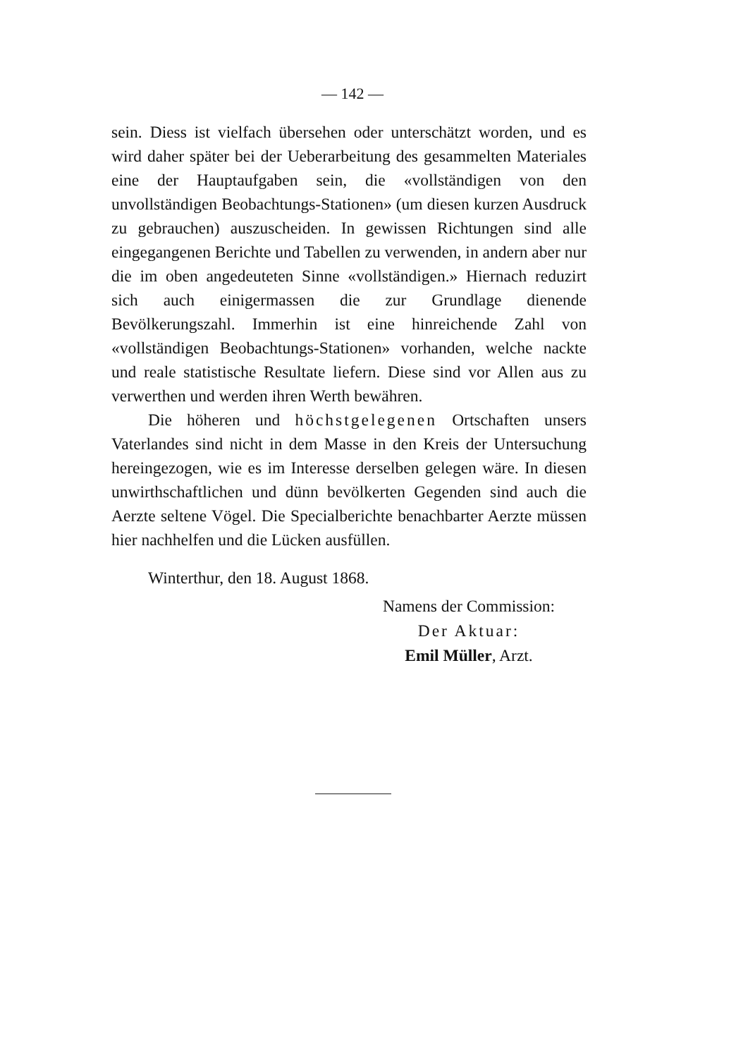— 142 —
sein. Diess ist vielfach übersehen oder unterschätzt worden, und es wird daher später bei der Ueberarbeitung des gesammelten Materiales eine der Hauptaufgaben sein, die «vollständigen von den unvollständigen Beobachtungs-Stationen» (um diesen kurzen Ausdruck zu gebrauchen) auszuscheiden. In gewissen Richtungen sind alle eingegangenen Berichte und Tabellen zu verwenden, in andern aber nur die im oben angedeuteten Sinne «vollständigen.» Hiernach reduzirt sich auch einigermassen die zur Grundlage dienende Bevölkerungszahl. Immerhin ist eine hinreichende Zahl von «vollständigen Beobachtungs-Stationen» vorhanden, welche nackte und reale statistische Resultate liefern. Diese sind vor Allen aus zu verwerthen und werden ihren Werth bewähren.
Die höheren und höchstgelegenen Ortschaften unsers Vaterlandes sind nicht in dem Masse in den Kreis der Untersuchung hereingezogen, wie es im Interesse derselben gelegen wäre. In diesen unwirthschaftlichen und dünn bevölkerten Gegenden sind auch die Aerzte seltene Vögel. Die Specialberichte benachbarter Aerzte müssen hier nachhelfen und die Lücken ausfüllen.
Winterthur, den 18. August 1868.
Namens der Commission:
Der Aktuar:
Emil Müller, Arzt.